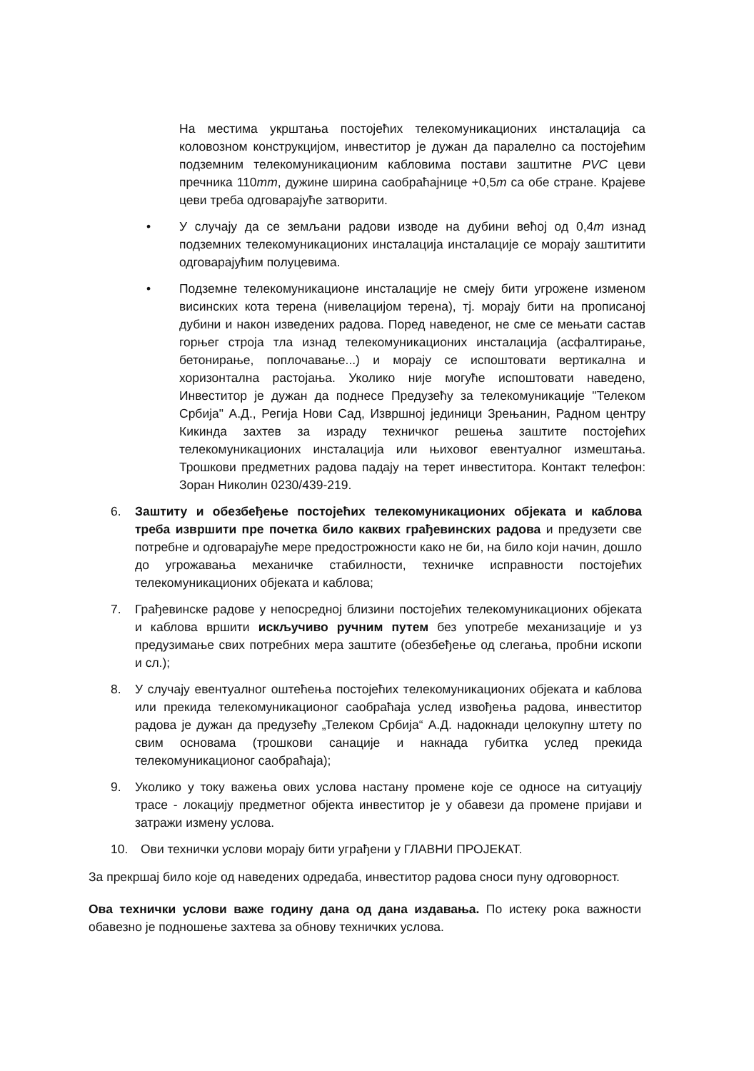На местима укрштања постојећих телекомуникационих инсталација са коловозном конструкцијом, инвеститор је дужан да паралелно са постојећим подземним телекомуникационим кабловима постави заштитне PVC цеви пречника 110mm, дужине ширина саобраћајнице +0,5m са обе стране. Крајеве цеви треба одговарајуће затворити.
• У случају да се земљани радови изводе на дубини већој од 0,4m изнад подземних телекомуникационих инсталација инсталације се морају заштитити одговарајућим полуцевима.
• Подземне телекомуникационе инсталације не смеју бити угрожене изменом висинских кота терена (нивелацијом терена), тј. морају бити на прописаној дубини и након изведених радова. Поред наведеног, не сме се мењати састав горњег строја тла изнад телекомуникационих инсталација (асфалтирање, бетонирање, поплочавање...) и морају се испоштовати вертикална и хоризонтална растојања. Уколико није могуће испоштовати наведено, Инвеститор је дужан да поднесе Предузећу за телекомуникације "Телеком Србија" А.Д., Регија Нови Сад, Извршној јединици Зрењанин, Радном центру Кикинда захтев за израду техничког решења заштите постојећих телекомуникационих инсталација или њиховог евентуалног измештања. Трошкови предметних радова падају на терет инвеститора. Контакт телефон: Зоран Николин 0230/439-219.
6. Заштиту и обезбеђење постојећих телекомуникационих објеката и каблова треба извршити пре почетка било каквих грађевинских радова и предузети све потребне и одговарајуће мере предострожности како не би, на било који начин, дошло до угрожавања механичке стабилности, техничке исправности постојећих телекомуникационих објеката и каблова;
7. Грађевинске радове у непосредној близини постојећих телекомуникационих објеката и каблова вршити искључиво ручним путем без употребе механизације и уз предузимање свих потребних мера заштите (обезбеђење од слегања, пробни ископи и сл.);
8. У случају евентуалног оштећења постојећих телекомуникационих објеката и каблова или прекида телекомуникационог саобраћаја услед извођења радова, инвеститор радова је дужан да предузећу „Телеком Србија“ А.Д. надокнади целокупну штету по свим основама (трошкови санације и накнада губитка услед прекида телекомуникационог саобраћаја);
9. Уколико у току важења ових услова настану промене које се односе на ситуацију трасе - локацију предметног објекта инвеститор је у обавези да промене пријави и затражи измену услова.
10. Ови технички услови морају бити уграђени у ГЛАВНИ ПРОЈЕКАТ.
За прекршај било које од наведених одредаба, инвеститор радова сноси пуну одговорност.
Ова технички услови важе годину дана од дана издавања. По истеку рока важности обавезно је подношење захтева за обнову техничких услова.